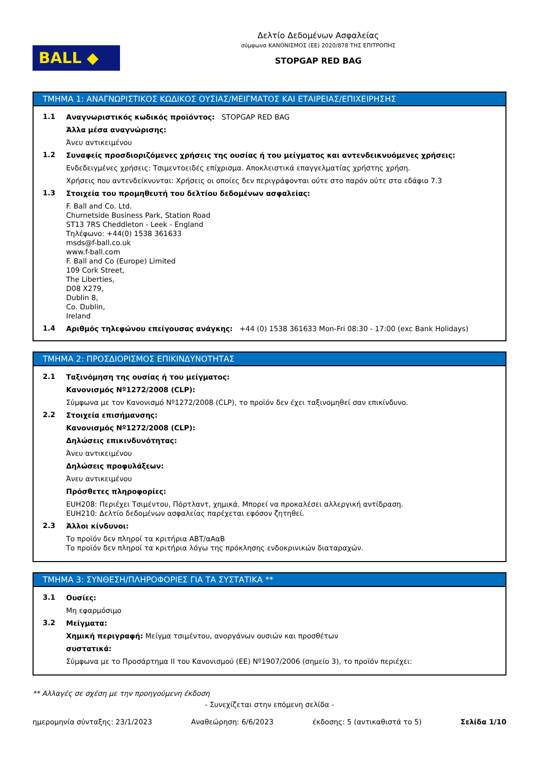BALL ◆
Δελτίο Δεδομένων Ασφαλείας
σύμφωνα ΚΑΝΟΝΙΣΜΟΣ (ΕΕ) 2020/878 ΤΗΣ ΕΠΙΤΡΟΠΗΣ
STOPGAP RED BAG
ΤΜΗΜΑ 1: ΑΝΑΓΝΩΡΙΣΤΙΚΟΣ ΚΩΔΙΚΟΣ ΟΥΣΙΑΣ/ΜΕΙΓΜΑΤΟΣ ΚΑΙ ΕΤΑΙΡΕΙΑΣ/ΕΠΙΧΕΙΡΗΣΗΣ
1.1
Αναγνωριστικός κωδικός προϊόντος: STOPGAP RED BAG
Άλλα μέσα αναγνώρισης:
Άνευ αντικειμένου
1.2
Συναφείς προσδιοριζόμενες χρήσεις της ουσίας ή του μείγματος και αντενδεικνυόμενες χρήσεις:
Ενδεδειγμένες χρήσεις: Τσιμεντοειδές επίχρισμα. Αποκλειστικά επαγγελματίας χρήστης χρήση.
Χρήσεις που αντενδείκνυνται: Χρήσεις οι οποίες δεν περιγράφονται ούτε στο παρόν ούτε στο εδάφιο 7.3
1.3
Στοιχεία του προμηθευτή του δελτίου δεδομένων ασφαλείας:
F. Ball and Co. Ltd.
Churnetside Business Park, Station Road
ST13 7RS Cheddleton - Leek - England
Τηλέφωνο: +44(0) 1538 361633
msds@f-ball.co.uk
www.f-ball.com
F. Ball and Co (Europe) Limited
109 Cork Street,
The Liberties,
D08 X279,
Dublin 8,
Co. Dublin,
Ireland
1.4
Αριθμός τηλεφώνου επείγουσας ανάγκης: +44 (0) 1538 361633 Mon-Fri 08:30 - 17:00 (exc Bank Holidays)
ΤΜΗΜΑ 2: ΠΡΟΣΔΙΟΡΙΣΜΟΣ ΕΠΙΚΙΝΔΥΝΟΤΗΤΑΣ
2.1
Ταξινόμηση της ουσίας ή του μείγματος:
Κανονισμός Nº1272/2008 (CLP):
Σύμφωνα με τον Κανονισμό Nº1272/2008 (CLP), το προϊόν δεν έχει ταξινομηθεί σαν επικίνδυνο.
2.2
Στοιχεία επισήμανσης:
Κανονισμός Nº1272/2008 (CLP):
Δηλώσεις επικινδυνότητας:
Άνευ αντικειμένου
Δηλώσεις προφυλάξεων:
Άνευ αντικειμένου
Πρόσθετες πληροφορίες:
EUH208: Περιέχει Τσιμέντου, Πόρτλαντ, χημικά. Μπορεί να προκαλέσει αλλεργική αντίδραση.
EUH210: Δελτίο δεδομένων ασφαλείας παρέχεται εφόσον ζητηθεί.
2.3
Άλλοι κίνδυνοι:
Το προϊόν δεν πληροί τα κριτήρια ΑΒΤ/αΑαΒ
Το προϊόν δεν πληροί τα κριτήρια λόγω της πρόκλησης ενδοκρινικών διαταραχών.
ΤΜΗΜΑ 3: ΣΥΝΘΕΣΗ/ΠΛΗΡΟΦΟΡΙΕΣ ΓΙΑ ΤΑ ΣΥΣΤΑΤΙΚΑ **
3.1
Ουσίες:
Μη εφαρμόσιμο
3.2
Μείγματα:
Χημική περιγραφή: Μείγμα τσιμέντου, ανοργάνων ουσιών και προσθέτων
συστατικά:
Σύμφωνα με το Προσάρτημα II του Κανονισμού (ΕΕ) Nº1907/2006 (σημείο 3), το προϊόν περιέχει:
** Αλλαγές σε σχέση με την προηγούμενη έκδοση
- Συνεχίζεται στην επόμενη σελίδα -
ημερομηνία σύνταξης: 23/1/2023 Αναθεώρηση: 6/6/2023 έκδοσης: 5 (αντικαθιστά το 5) Σελίδα 1/10